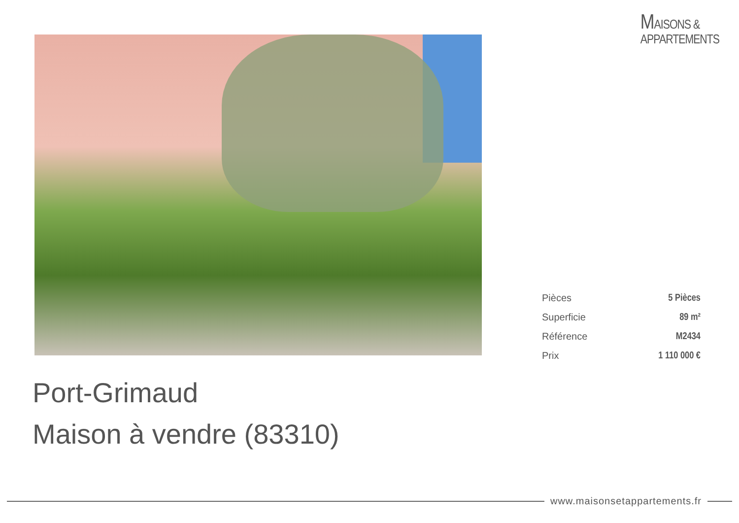MAISONS &
APPARTEMENTS
| Pièces | 5 Pièces |
| Superficie | 89 m² |
| Référence | M2434 |
| Prix | 1 110 000 € |
Port-Grimaud
Maison à vendre (83310)
www.maisonsetappartements.fr